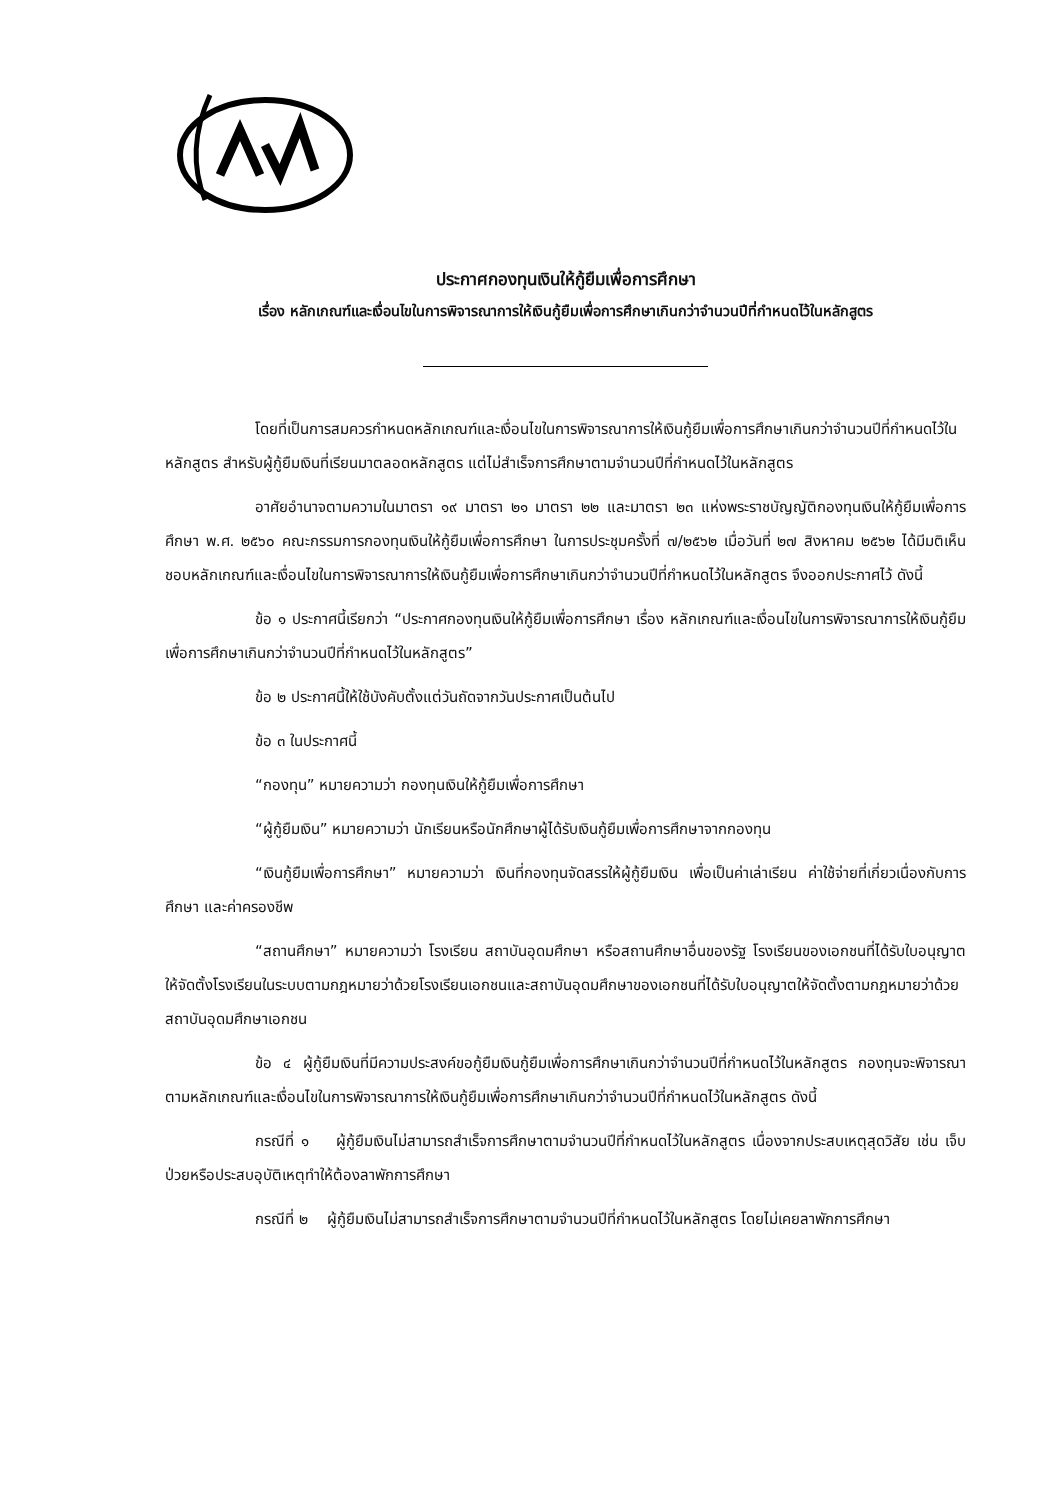ประกาศกองทุนเงินให้กู้ยืมเพื่อการศึกษา
เรื่อง หลักเกณฑ์และเงื่อนไขในการพิจารณาการให้เงินกู้ยืมเพื่อการศึกษาเกินกว่าจำนวนปีที่กำหนดไว้ในหลักสูตร
โดยที่เป็นการสมควรกำหนดหลักเกณฑ์และเงื่อนไขในการพิจารณาการให้เงินกู้ยืมเพื่อการศึกษาเกินกว่าจำนวนปีที่กำหนดไว้ในหลักสูตร สำหรับผู้กู้ยืมเงินที่เรียนมาตลอดหลักสูตร แต่ไม่สำเร็จการศึกษาตามจำนวนปีที่กำหนดไว้ในหลักสูตร
อาศัยอำนาจตามความในมาตรา ๑๙ มาตรา ๒๑ มาตรา ๒๒ และมาตรา ๒๓ แห่งพระราชบัญญัติกองทุนเงินให้กู้ยืมเพื่อการศึกษา พ.ศ. ๒๕๖๐ คณะกรรมการกองทุนเงินให้กู้ยืมเพื่อการศึกษา ในการประชุมครั้งที่ ๗/๒๕๖๒ เมื่อวันที่ ๒๗ สิงหาคม ๒๕๖๒ ได้มีมติเห็นชอบหลักเกณฑ์และเงื่อนไขในการพิจารณาการให้เงินกู้ยืมเพื่อการศึกษาเกินกว่าจำนวนปีที่กำหนดไว้ในหลักสูตร จึงออกประกาศไว้ ดังนี้
ข้อ ๑ ประกาศนี้เรียกว่า “ประกาศกองทุนเงินให้กู้ยืมเพื่อการศึกษา เรื่อง หลักเกณฑ์และเงื่อนไขในการพิจารณาการให้เงินกู้ยืมเพื่อการศึกษาเกินกว่าจำนวนปีที่กำหนดไว้ในหลักสูตร”
ข้อ ๒ ประกาศนี้ให้ใช้บังคับตั้งแต่วันถัดจากวันประกาศเป็นต้นไป
ข้อ ๓ ในประกาศนี้
“กองทุน” หมายความว่า กองทุนเงินให้กู้ยืมเพื่อการศึกษา
“ผู้กู้ยืมเงิน” หมายความว่า นักเรียนหรือนักศึกษาผู้ได้รับเงินกู้ยืมเพื่อการศึกษาจากกองทุน
“เงินกู้ยืมเพื่อการศึกษา” หมายความว่า เงินที่กองทุนจัดสรรให้ผู้กู้ยืมเงิน เพื่อเป็นค่าเล่าเรียน ค่าใช้จ่ายที่เกี่ยวเนื่องกับการศึกษา และค่าครองชีพ
“สถานศึกษา” หมายความว่า โรงเรียน สถาบันอุดมศึกษา หรือสถานศึกษาอื่นของรัฐ โรงเรียนของเอกชนที่ได้รับใบอนุญาตให้จัดตั้งโรงเรียนในระบบตามกฎหมายว่าด้วยโรงเรียนเอกชนและสถาบันอุดมศึกษาของเอกชนที่ได้รับใบอนุญาตให้จัดตั้งตามกฎหมายว่าด้วยสถาบันอุดมศึกษาเอกชน
ข้อ ๔ ผู้กู้ยืมเงินที่มีความประสงค์ขอกู้ยืมเงินกู้ยืมเพื่อการศึกษาเกินกว่าจำนวนปีที่กำหนดไว้ในหลักสูตร กองทุนจะพิจารณาตามหลักเกณฑ์และเงื่อนไขในการพิจารณาการให้เงินกู้ยืมเพื่อการศึกษาเกินกว่าจำนวนปีที่กำหนดไว้ในหลักสูตร ดังนี้
กรณีที่ ๑ ผู้กู้ยืมเงินไม่สามารถสำเร็จการศึกษาตามจำนวนปีที่กำหนดไว้ในหลักสูตร เนื่องจากประสบเหตุสุดวิสัย เช่น เจ็บป่วยหรือประสบอุบัติเหตุทำให้ต้องลาพักการศึกษา
กรณีที่ ๒ ผู้กู้ยืมเงินไม่สามารถสำเร็จการศึกษาตามจำนวนปีที่กำหนดไว้ในหลักสูตร โดยไม่เคยลาพักการศึกษา